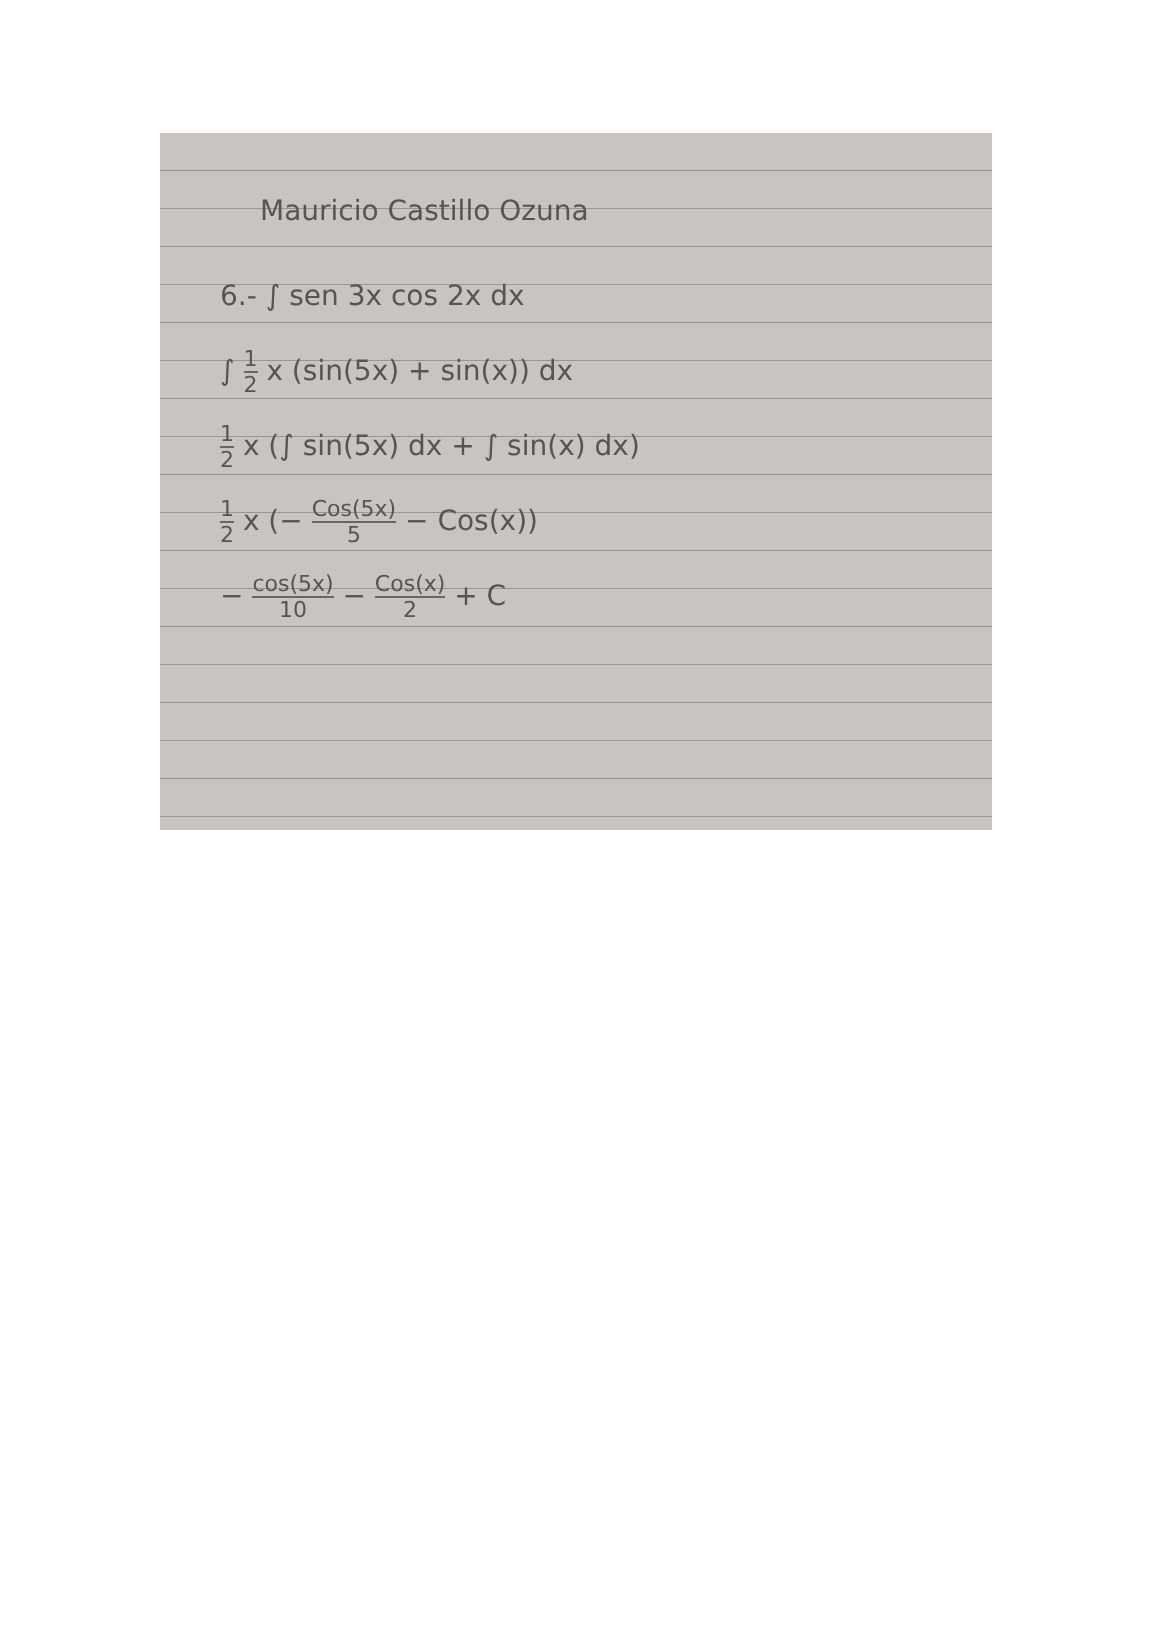Mauricio Castillo Ozuna
6.- ∫ sen 3x cos 2x dx
∫ 1 2 x (sin(5x) + sin(x)) dx
1 2 x (∫ sin(5x) dx + ∫ sin(x) dx)
1 2 x (− Cos(5x) 5 − Cos(x))
− cos(5x) 10 − Cos(x) 2 + C